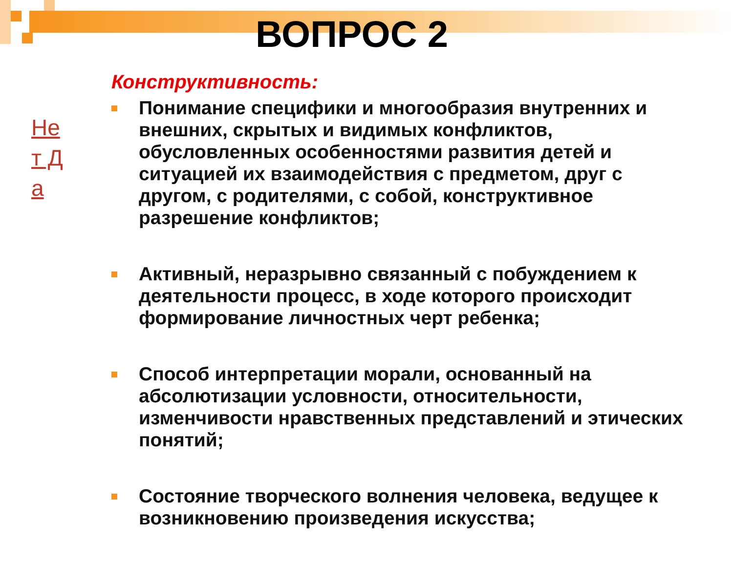ВОПРОС 2
Не т Д а
Конструктивность:
Понимание специфики и многообразия внутренних и внешних, скрытых и видимых конфликтов, обусловленных особенностями развития детей и ситуацией их взаимодействия с предметом, друг с другом, с родителями, с собой, конструктивное разрешение конфликтов;
Активный, неразрывно связанный с побуждением к деятельности процесс, в ходе которого происходит формирование личностных черт ребенка;
Способ интерпретации морали, основанный на абсолютизации условности, относительности, изменчивости нравственных представлений и этических понятий;
Состояние творческого волнения человека, ведущее к возникновению произведения искусства;